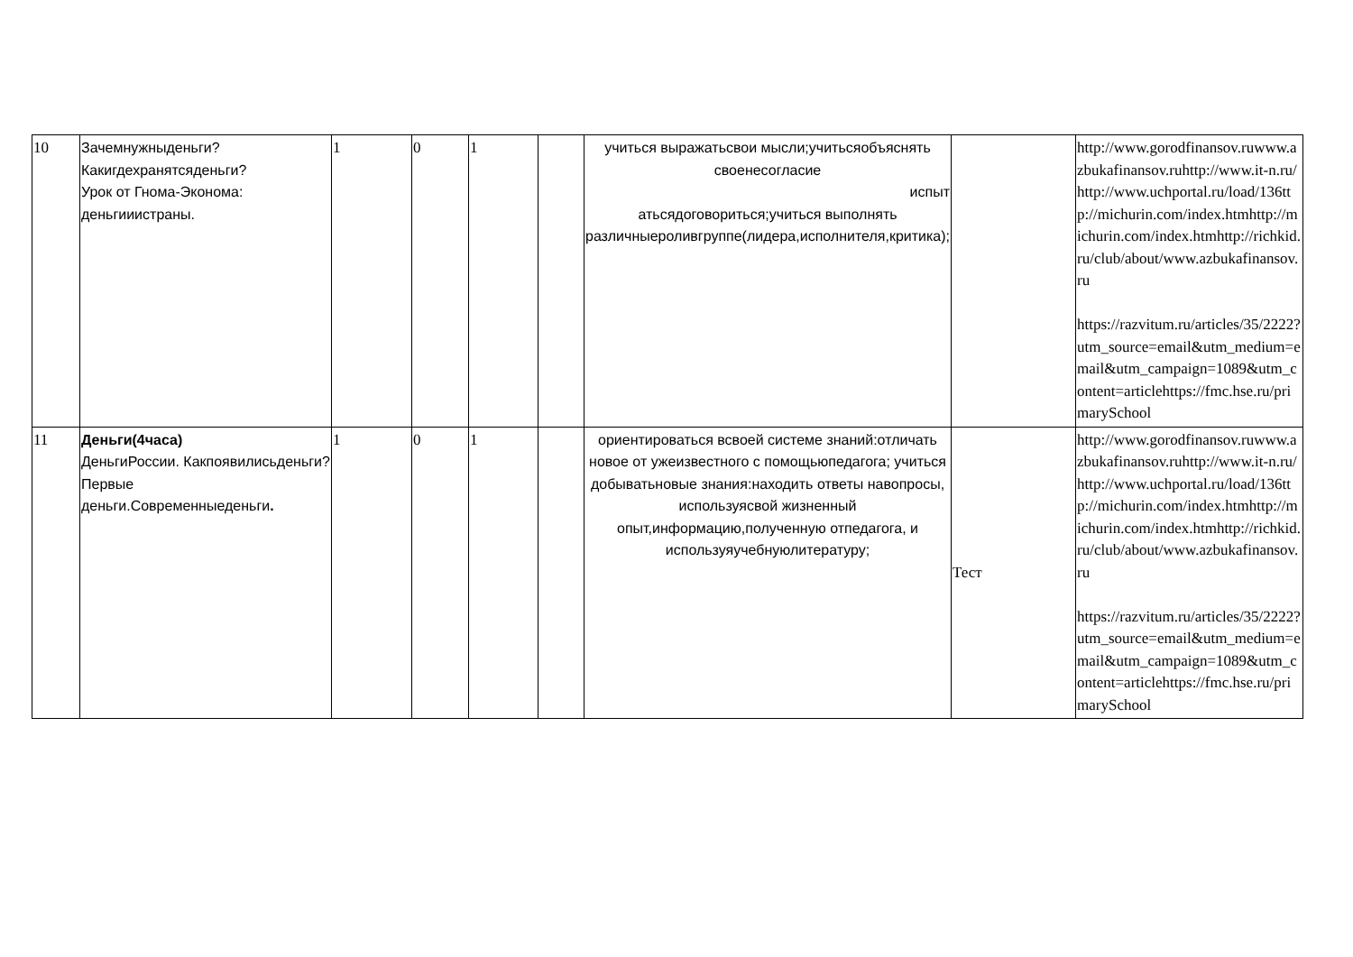| 10 | Зачемнужныденьги? Какигдехранятсяденьги? Урок от Гнома-Эконома: деньгииистраны. | 1 | 0 | 1 | | учиться выражатьсвои мысли;учитьсяобъяснять своенесогласие испыт атьсядоговориться;учиться выполнять различныероливгруппе(лидера,исполнителя,критика); | | http://www.gorodfinansov.ruwww.azbukafinansov.ruhttp://www.it-n.ru/http://www.uchportal.ru/load/136ttp://michurin.com/index.htmhttp://michurin.com/index.htmhttp://richkid.ru/club/about/www.azbukafinansov.ru https://razvitum.ru/articles/35/2222?utm_source=email&utm_medium=email&utm_campaign=1089&utm_content=articlehttps://fmc.hse.ru/primarySchool |
| 11 | Деньги(4часа) ДеньгиРоссии. Какпоявилисьденьги?Первые деньги.Современныеденьги . | 1 | 0 | 1 | | ориентироваться всвоей системе знаний:отличать новое от ужеизвестного с помощьюпедагога; учиться добыватьновые знания:находить ответы навопросы, используясвой жизненный опыт,информацию,полученную отпедагога, и используяучебнуюлитературу; | Тест | http://www.gorodfinansov.ruwww.azbukafinansov.ruhttp://www.it-n.ru/http://www.uchportal.ru/load/136ttp://michurin.com/index.htmhttp://michurin.com/index.htmhttp://richkid.ru/club/about/www.azbukafinansov.ru https://razvitum.ru/articles/35/2222?utm_source=email&utm_medium=email&utm_campaign=1089&utm_content=articlehttps://fmc.hse.ru/primarySchool |